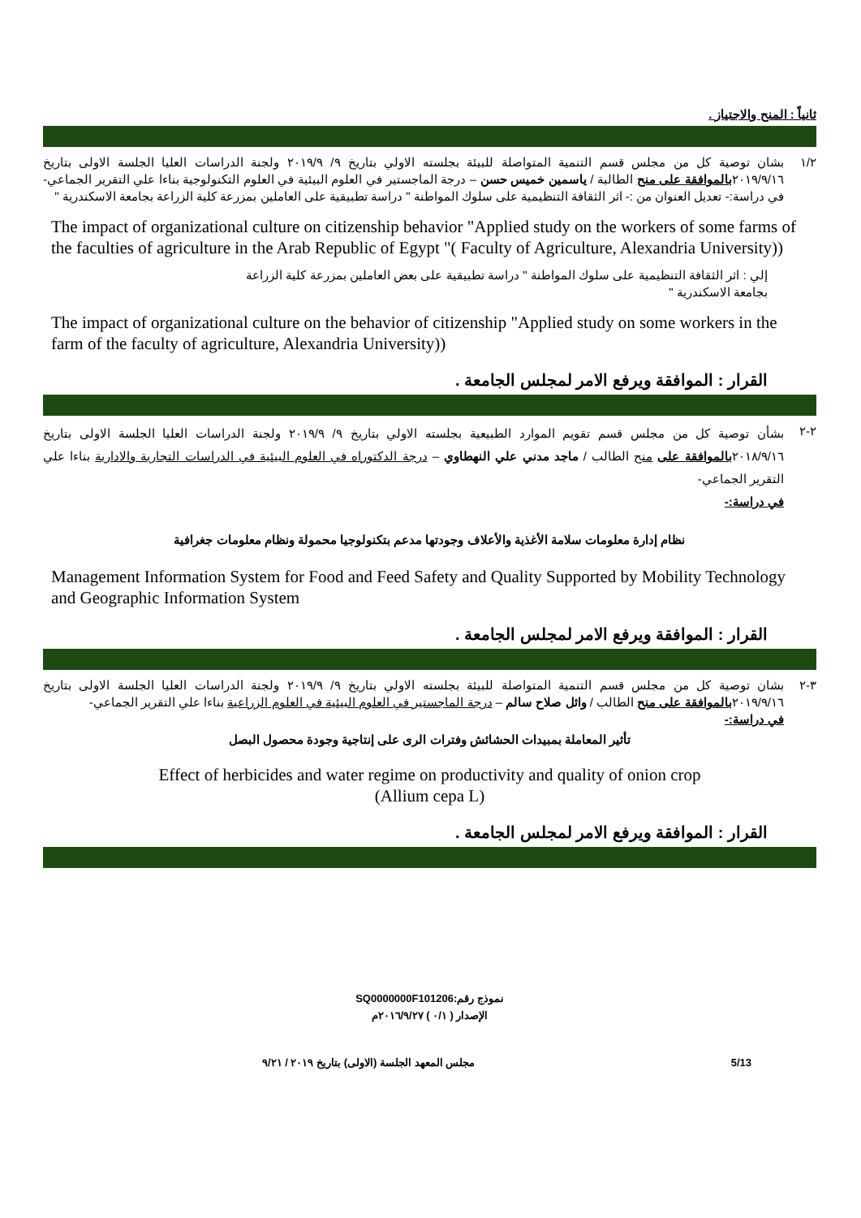ثانياً : المنح والاجتياز .
١/٢
بشان توصية كل من مجلس قسم التنمية المتواصلة للبيئة بجلسته الاولي بتاريخ ٩/ ٢٠١٩/٩ ولجنة الدراسات العليا الجلسة الاولى بتاريخ ٢٠١٩/٩/١٦بالموافقة على منح الطالبة / ياسمين خميس حسن – درجة الماجستير في العلوم البيئية في العلوم التكنولوجية بناءا علي التقرير الجماعي- في دراسة:- تعديل العنوان من :- اثر الثقافة التنظيمية على سلوك المواطنة " دراسة تطبيقية على العاملين بمزرعة كلية الزراعة بجامعة الاسكندرية "
The impact of organizational culture on citizenship behavior "Applied study on the workers of some farms of the faculties of agriculture in the Arab Republic of Egypt "( Faculty of Agriculture, Alexandria University))
إلي : اثر الثقافة التنظيمية على سلوك المواطنة " دراسة تطبيقية على بعض العاملين بمزرعة كلية الزراعة بجامعة الاسكندرية "
The impact of organizational culture on the behavior of citizenship "Applied study on some workers in the farm of the faculty of agriculture, Alexandria University))
القرار : الموافقة ويرفع الامر لمجلس الجامعة .
٢-٢
بشأن توصية كل من مجلس قسم تقويم الموارد الطبيعية بجلسته الاولي بتاريخ ٩/ ٢٠١٩/٩ ولجنة الدراسات العليا الجلسة الاولى بتاريخ ٢٠١٨/٩/١٦بالموافقة على منح الطالب / ماجد مدني علي النهطاوي – درجة الدكتوراه في العلوم البيئية في الدراسات التجارية والادارية بناءا علي التقرير الجماعي-
في دراسة:-
نظام إدارة معلومات سلامة الأغذية والأعلاف وجودتها مدعم بتكنولوجيا محمولة ونظام معلومات جغرافية
Management Information System for Food and Feed Safety and Quality Supported by Mobility Technology and Geographic Information System
القرار : الموافقة ويرفع الامر لمجلس الجامعة .
٣-٢
بشان توصية كل من مجلس قسم التنمية المتواصلة للبيئة بجلسته الاولي بتاريخ ٩/ ٢٠١٩/٩ ولجنة الدراسات العليا الجلسة الاولى بتاريخ ٢٠١٩/٩/١٦بالموافقة على منح الطالب / وائل صلاح سالم – درجة الماجستير في العلوم البيئية في العلوم الزراعية بناءا علي التقرير الجماعي-
في دراسة:-
تأثير المعاملة بمبيدات الحشائش وفترات الرى على إنتاجية وجودة محصول البصل
Effect of herbicides and water regime on productivity and quality of onion crop
(Allium cepa L)
القرار : الموافقة ويرفع الامر لمجلس الجامعة .
نموذج رقم:SQ0000000F101206
الإصدار ( ٠/١ ) ٢٠١٦/٩/٢٧م
مجلس المعهد الجلسة (الاولى) بتاريخ ٢٠١٩ / ٩/٢١ 5/13